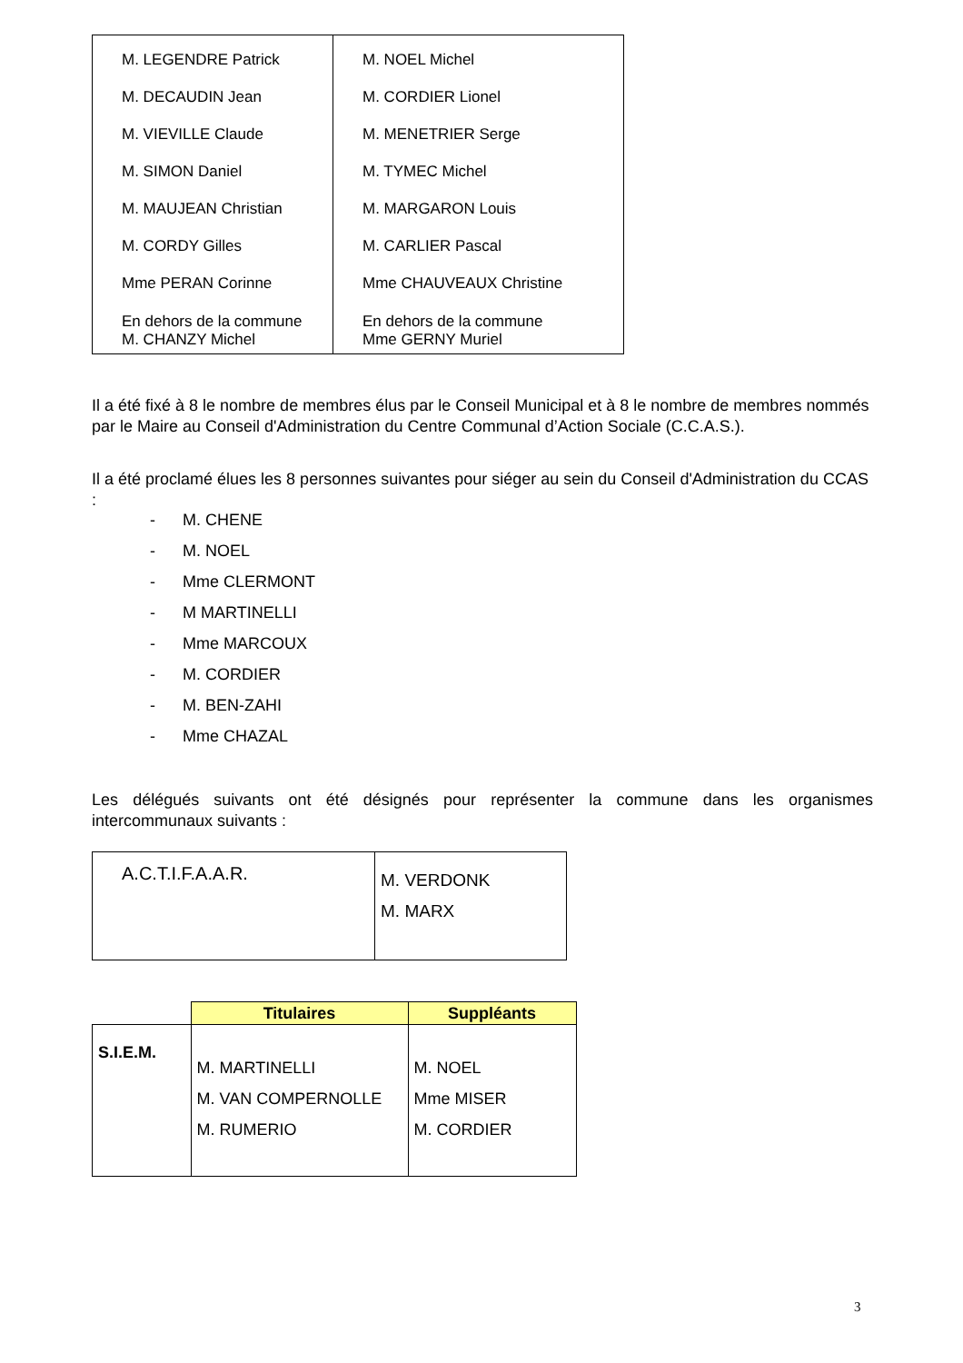| M. LEGENDRE Patrick M. DECAUDIN Jean M. VIEVILLE Claude M. SIMON Daniel M. MAUJEAN Christian M. CORDY Gilles Mme PERAN Corinne En dehors de la commune M. CHANZY Michel | M. NOEL Michel M. CORDIER Lionel M. MENETRIER Serge M. TYMEC Michel M. MARGARON Louis M. CARLIER Pascal Mme CHAUVEAUX Christine En dehors de la commune Mme GERNY Muriel |
Il a été fixé à 8 le nombre de membres élus par le Conseil Municipal et à 8 le nombre de membres nommés par le Maire au Conseil d'Administration du Centre Communal d’Action Sociale (C.C.A.S.).
Il a été proclamé élues les 8 personnes suivantes pour siéger au sein du Conseil d'Administration du CCAS :
- M. CHENE
- M. NOEL
- Mme CLERMONT
- M MARTINELLI
- Mme MARCOUX
- M. CORDIER
- M. BEN-ZAHI
- Mme CHAZAL
Les délégués suivants ont été désignés pour représenter la commune dans les organismes intercommunaux suivants :
| A.C.T.I.F.A.A.R. | M. VERDONK M. MARX |
| | Titulaires | Suppléants |
| S.I.E.M. | M. MARTINELLI M. VAN COMPERNOLLE M. RUMERIO | M. NOEL Mme MISER M. CORDIER |
3